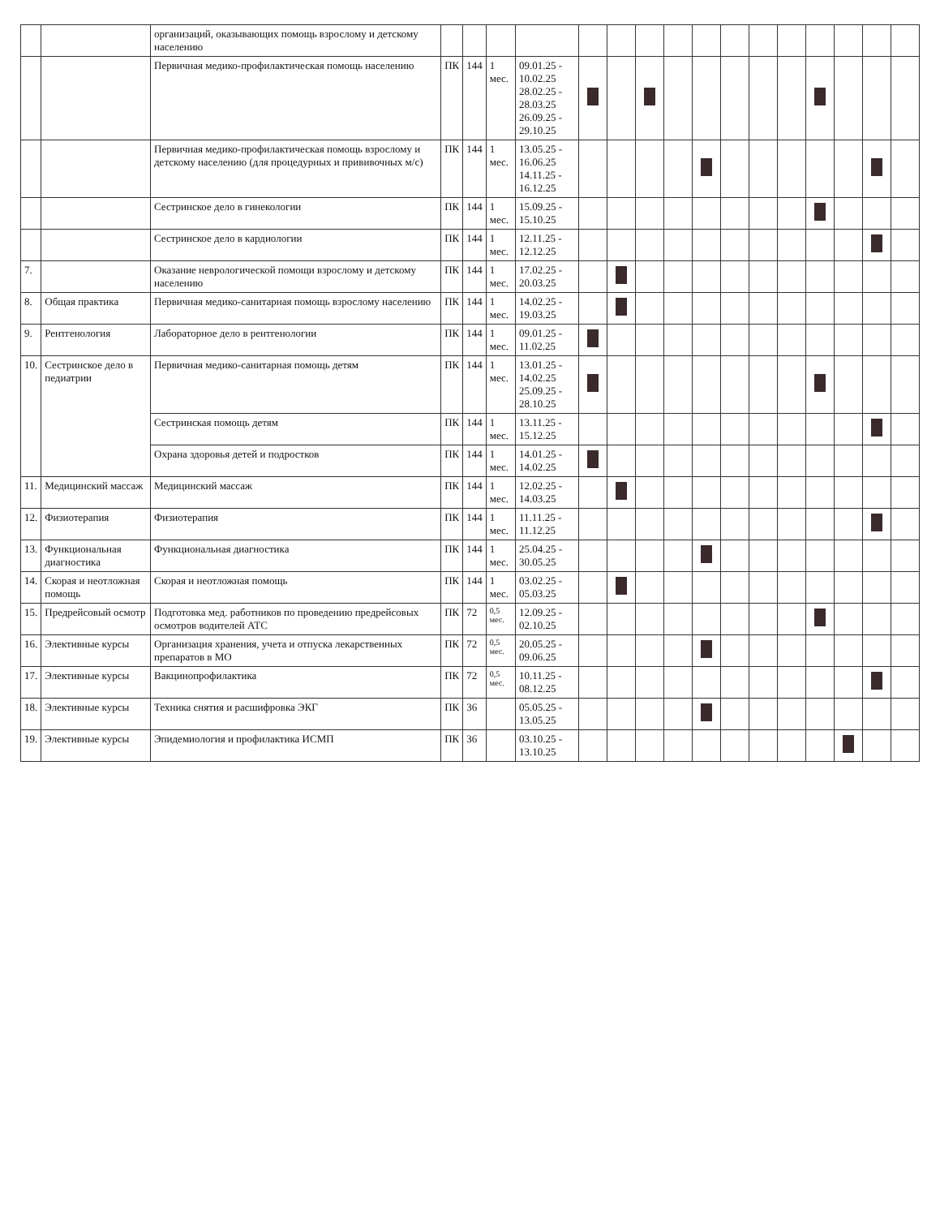| | | организаций, оказывающих помощь взрослому и детскому населению | | | | | | | | | | | | | | | | |
| | | Первичная медико-профилактическая помощь населению | ПК | 144 | 1 мес. | 09.01.25 - 10.02.25 28.02.25 - 28.03.25 26.09.25 - 29.10.25 | | | | | | | | | | | | |
| | | Первичная медико-профилактическая помощь взрослому и детскому населению (для процедурных и прививочных м/с) | ПК | 144 | 1 мес. | 13.05.25 - 16.06.25 14.11.25 - 16.12.25 | | | | | | | | | | | | |
| | | Сестринское дело в гинекологии | ПК | 144 | 1 мес. | 15.09.25 - 15.10.25 | | | | | | | | | | | | |
| | | Сестринское дело в кардиологии | ПК | 144 | 1 мес. | 12.11.25 - 12.12.25 | | | | | | | | | | | | |
| 7. | | Оказание неврологической помощи взрослому и детскому населению | ПК | 144 | 1 мес. | 17.02.25 - 20.03.25 | | | | | | | | | | | | |
| 8. | Общая практика | Первичная медико-санитарная помощь взрослому населению | ПК | 144 | 1 мес. | 14.02.25 - 19.03.25 | | | | | | | | | | | | |
| 9. | Рентгенология | Лабораторное дело в рентгенологии | ПК | 144 | 1 мес. | 09.01.25 - 11.02.25 | | | | | | | | | | | | |
| 10. | Сестринское дело в педиатрии | Первичная медико-санитарная помощь детям | ПК | 144 | 1 мес. | 13.01.25 - 14.02.25 25.09.25 - 28.10.25 | | | | | | | | | | | | |
| | | Сестринская помощь детям | ПК | 144 | 1 мес. | 13.11.25 - 15.12.25 | | | | | | | | | | | | |
| | | Охрана здоровья детей и подростков | ПК | 144 | 1 мес. | 14.01.25 - 14.02.25 | | | | | | | | | | | | |
| 11. | Медицинский массаж | Медицинский массаж | ПК | 144 | 1 мес. | 12.02.25 - 14.03.25 | | | | | | | | | | | | |
| 12. | Физиотерапия | Физиотерапия | ПК | 144 | 1 мес. | 11.11.25 - 11.12.25 | | | | | | | | | | | | |
| 13. | Функциональная диагностика | Функциональная диагностика | ПК | 144 | 1 мес. | 25.04.25 - 30.05.25 | | | | | | | | | | | | |
| 14. | Скорая и неотложная помощь | Скорая и неотложная помощь | ПК | 144 | 1 мес. | 03.02.25 - 05.03.25 | | | | | | | | | | | | |
| 15. | Предрейсовый осмотр | Подготовка мед. работников по проведению предрейсовых осмотров водителей АТС | ПК | 72 | 0,5 мес. | 12.09.25 - 02.10.25 | | | | | | | | | | | | |
| 16. | Элективные курсы | Организация хранения, учета и отпуска лекарственных препаратов в МО | ПК | 72 | 0,5 мес. | 20.05.25 - 09.06.25 | | | | | | | | | | | | |
| 17. | Элективные курсы | Вакцинопрофилактика | ПК | 72 | 0,5 мес. | 10.11.25 - 08.12.25 | | | | | | | | | | | | |
| 18. | Элективные курсы | Техника снятия и расшифровка ЭКГ | ПК | 36 | | 05.05.25 - 13.05.25 | | | | | | | | | | | | |
| 19. | Элективные курсы | Эпидемиология и профилактика ИСМП | ПК | 36 | | 03.10.25 - 13.10.25 | | | | | | | | | | | | |